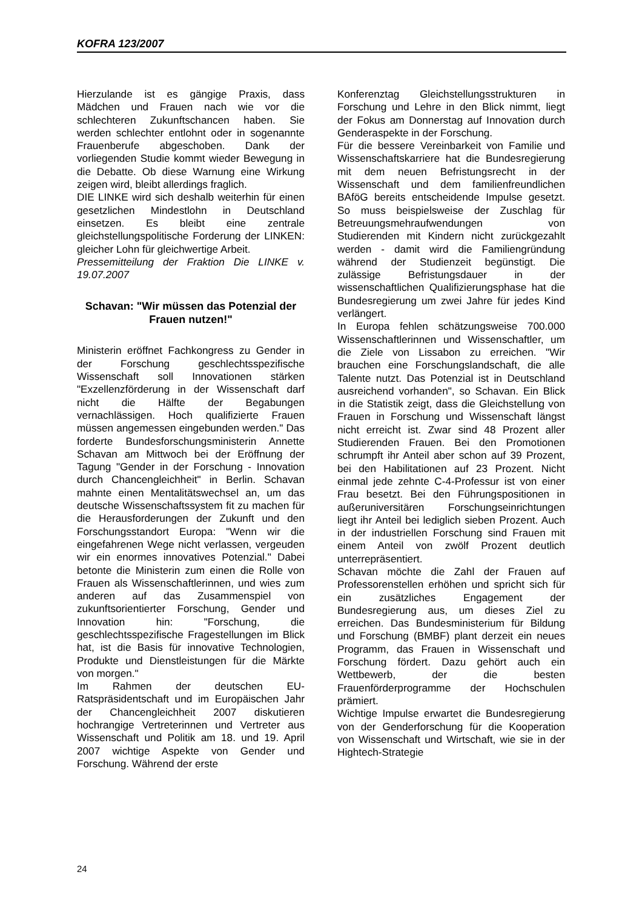KOFRA 123/2007
Hierzulande ist es gängige Praxis, dass Mädchen und Frauen nach wie vor die schlechteren Zukunftschancen haben. Sie werden schlechter entlohnt oder in sogenannte Frauenberufe abgeschoben. Dank der vorliegenden Studie kommt wieder Bewegung in die Debatte. Ob diese Warnung eine Wirkung zeigen wird, bleibt allerdings fraglich.
DIE LINKE wird sich deshalb weiterhin für einen gesetzlichen Mindestlohn in Deutschland einsetzen. Es bleibt eine zentrale gleichstellungspolitische Forderung der LINKEN: gleicher Lohn für gleichwertige Arbeit.
Pressemitteilung der Fraktion Die LINKE v. 19.07.2007
Schavan: "Wir müssen das Potenzial der Frauen nutzen!"
Ministerin eröffnet Fachkongress zu Gender in der Forschung geschlechtsspezifische Wissenschaft soll Innovationen stärken "Exzellenzförderung in der Wissenschaft darf nicht die Hälfte der Begabungen vernachlässigen. Hoch qualifizierte Frauen müssen angemessen eingebunden werden." Das forderte Bundesforschungsministerin Annette Schavan am Mittwoch bei der Eröffnung der Tagung "Gender in der Forschung - Innovation durch Chancengleichheit" in Berlin. Schavan mahnte einen Mentalitätswechsel an, um das deutsche Wissenschaftssystem fit zu machen für die Herausforderungen der Zukunft und den Forschungsstandort Europa: "Wenn wir die eingefahrenen Wege nicht verlassen, vergeuden wir ein enormes innovatives Potenzial." Dabei betonte die Ministerin zum einen die Rolle von Frauen als Wissenschaftlerinnen, und wies zum anderen auf das Zusammenspiel von zukunftsorientierter Forschung, Gender und Innovation hin: "Forschung, die geschlechtsspezifische Fragestellungen im Blick hat, ist die Basis für innovative Technologien, Produkte und Dienstleistungen für die Märkte von morgen."
Im Rahmen der deutschen EU-Ratspräsidentschaft und im Europäischen Jahr der Chancengleichheit 2007 diskutieren hochrangige Vertreterinnen und Vertreter aus Wissenschaft und Politik am 18. und 19. April 2007 wichtige Aspekte von Gender und Forschung. Während der erste
Konferenztag Gleichstellungsstrukturen in Forschung und Lehre in den Blick nimmt, liegt der Fokus am Donnerstag auf Innovation durch Genderaspekte in der Forschung.
Für die bessere Vereinbarkeit von Familie und Wissenschaftskarriere hat die Bundesregierung mit dem neuen Befristungsrecht in der Wissenschaft und dem familienfreundlichen BAföG bereits entscheidende Impulse gesetzt. So muss beispielsweise der Zuschlag für Betreuungsmehraufwendungen von Studierenden mit Kindern nicht zurückgezahlt werden - damit wird die Familiengründung während der Studienzeit begünstigt. Die zulässige Befristungsdauer in der wissenschaftlichen Qualifizierungsphase hat die Bundesregierung um zwei Jahre für jedes Kind verlängert.
In Europa fehlen schätzungsweise 700.000 Wissenschaftlerinnen und Wissenschaftler, um die Ziele von Lissabon zu erreichen. "Wir brauchen eine Forschungslandschaft, die alle Talente nutzt. Das Potenzial ist in Deutschland ausreichend vorhanden", so Schavan. Ein Blick in die Statistik zeigt, dass die Gleichstellung von Frauen in Forschung und Wissenschaft längst nicht erreicht ist. Zwar sind 48 Prozent aller Studierenden Frauen. Bei den Promotionen schrumpft ihr Anteil aber schon auf 39 Prozent, bei den Habilitationen auf 23 Prozent. Nicht einmal jede zehnte C-4-Professur ist von einer Frau besetzt. Bei den Führungspositionen in außeruniversitären Forschungseinrichtungen liegt ihr Anteil bei lediglich sieben Prozent. Auch in der industriellen Forschung sind Frauen mit einem Anteil von zwölf Prozent deutlich unterrepräsentiert.
Schavan möchte die Zahl der Frauen auf Professorenstellen erhöhen und spricht sich für ein zusätzliches Engagement der Bundesregierung aus, um dieses Ziel zu erreichen. Das Bundesministerium für Bildung und Forschung (BMBF) plant derzeit ein neues Programm, das Frauen in Wissenschaft und Forschung fördert. Dazu gehört auch ein Wettbewerb, der die besten Frauenförderprogramme der Hochschulen prämiert.
Wichtige Impulse erwartet die Bundesregierung von der Genderforschung für die Kooperation von Wissenschaft und Wirtschaft, wie sie in der Hightech-Strategie
24